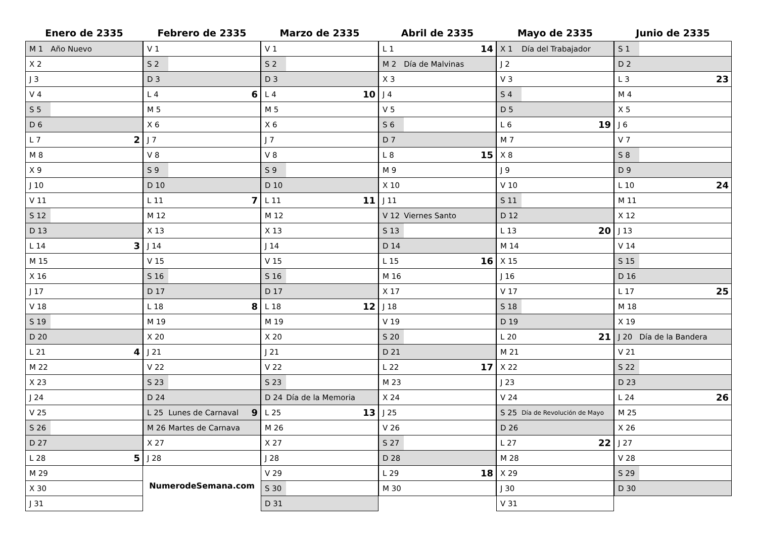Enero de 2335
| M 1 | Año Nuevo | |
| X 2 | | |
| J 3 | | |
| V 4 | | |
| S 5 | | |
| D 6 | | |
| L 7 | | 2 |
| M 8 | | |
| X 9 | | |
| J 10 | | |
| V 11 | | |
| S 12 | | |
| D 13 | | |
| L 14 | | 3 |
| M 15 | | |
| X 16 | | |
| J 17 | | |
| V 18 | | |
| S 19 | | |
| D 20 | | |
| L 21 | | 4 |
| M 22 | | |
| X 23 | | |
| J 24 | | |
| V 25 | | |
| S 26 | | |
| D 27 | | |
| L 28 | | 5 |
| M 29 | | |
| X 30 | | |
| J 31 | | |
Febrero de 2335
| V 1 | | |
| S 2 | | |
| D 3 | | |
| L 4 | | 6 |
| M 5 | | |
| X 6 | | |
| J 7 | | |
| V 8 | | |
| S 9 | | |
| D 10 | | |
| L 11 | | 7 |
| M 12 | | |
| X 13 | | |
| J 14 | | |
| V 15 | | |
| S 16 | | |
| D 17 | | |
| L 18 | | 8 |
| M 19 | | |
| X 20 | | |
| J 21 | | |
| V 22 | | |
| S 23 | | |
| D 24 | | |
| L 25 | Lunes de Carnaval | 9 |
| M 26 | Martes de Carnaval | |
| X 27 | | |
| J 28 | | |
NumerodeSemana.com
Marzo de 2335
| V 1 | | |
| S 2 | | |
| D 3 | | |
| L 4 | | 10 |
| M 5 | | |
| X 6 | | |
| J 7 | | |
| V 8 | | |
| S 9 | | |
| D 10 | | |
| L 11 | | 11 |
| M 12 | | |
| X 13 | | |
| J 14 | | |
| V 15 | | |
| S 16 | | |
| D 17 | | |
| L 18 | | 12 |
| M 19 | | |
| X 20 | | |
| J 21 | | |
| V 22 | | |
| S 23 | | |
| D 24 | Día de la Memoria | |
| L 25 | | 13 |
| M 26 | | |
| X 27 | | |
| J 28 | | |
| V 29 | | |
| S 30 | | |
| D 31 | | |
Abril de 2335
| L 1 | | 14 |
| M 2 | Día de Malvinas | |
| X 3 | | |
| J 4 | | |
| V 5 | | |
| S 6 | | |
| D 7 | | |
| L 8 | | 15 |
| M 9 | | |
| X 10 | | |
| J 11 | | |
| V 12 | Viernes Santo | |
| S 13 | | |
| D 14 | | |
| L 15 | | 16 |
| M 16 | | |
| X 17 | | |
| J 18 | | |
| V 19 | | |
| S 20 | | |
| D 21 | | |
| L 22 | | 17 |
| M 23 | | |
| X 24 | | |
| J 25 | | |
| V 26 | | |
| S 27 | | |
| D 28 | | |
| L 29 | | 18 |
| M 30 | | |
Mayo de 2335
| X 1 | Día del Trabajador | |
| J 2 | | |
| V 3 | | |
| S 4 | | |
| D 5 | | |
| L 6 | | 19 |
| M 7 | | |
| X 8 | | |
| J 9 | | |
| V 10 | | |
| S 11 | | |
| D 12 | | |
| L 13 | | 20 |
| M 14 | | |
| X 15 | | |
| J 16 | | |
| V 17 | | |
| S 18 | | |
| D 19 | | |
| L 20 | | 21 |
| M 21 | | |
| X 22 | | |
| J 23 | | |
| V 24 | | |
| S 25 | Día de Revolución de Mayo | |
| D 26 | | |
| L 27 | | 22 |
| M 28 | | |
| X 29 | | |
| J 30 | | |
| V 31 | | |
Junio de 2335
| S 1 | | |
| D 2 | | |
| L 3 | | 23 |
| M 4 | | |
| X 5 | | |
| J 6 | | |
| V 7 | | |
| S 8 | | |
| D 9 | | |
| L 10 | | 24 |
| M 11 | | |
| X 12 | | |
| J 13 | | |
| V 14 | | |
| S 15 | | |
| D 16 | | |
| L 17 | | 25 |
| M 18 | | |
| X 19 | | |
| J 20 | Día de la Bandera | |
| V 21 | | |
| S 22 | | |
| D 23 | | |
| L 24 | | 26 |
| M 25 | | |
| X 26 | | |
| J 27 | | |
| V 28 | | |
| S 29 | | |
| D 30 | | |